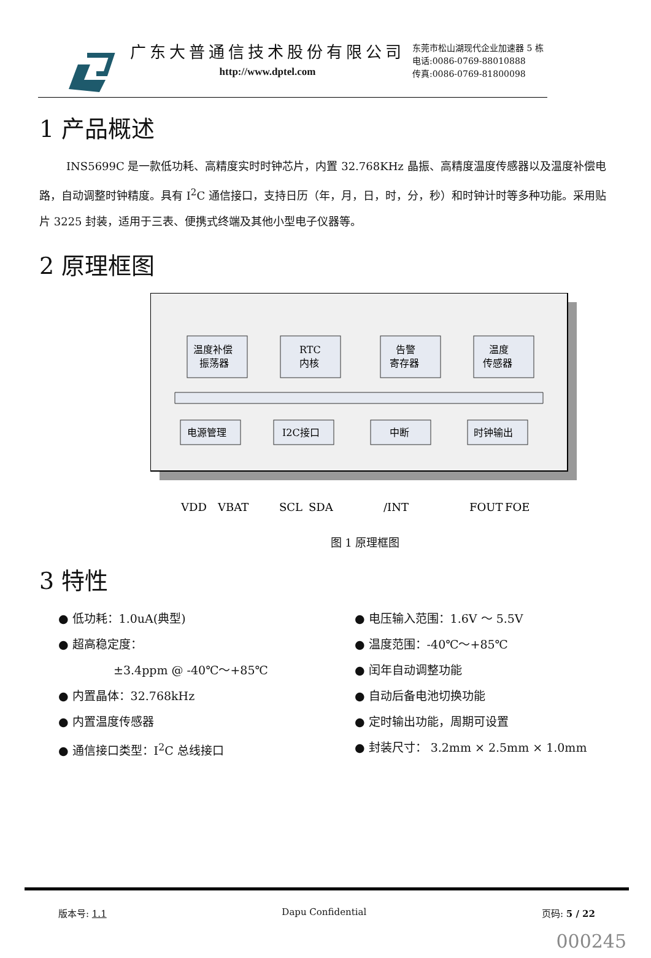广东大普通信技术股份有限公司
http://www.dptel.com
东莞市松山湖现代企业加速器 5 栋
电话:0086-0769-88010888
传真:0086-0769-81800098
1 产品概述
INS5699C 是一款低功耗、高精度实时时钟芯片，内置 32.768KHz 晶振、高精度温度传感器以及温度补偿电路，自动调整时钟精度。具有 I<sup>2</sup>C 通信接口，支持日历（年，月，日，时，分，秒）和时钟计时等多种功能。采用贴片 3225 封装，适用于三表、便携式终端及其他小型电子仪器等。
2 原理框图
温度补偿
振荡器
RTC
内核
告警
寄存器
温度
传感器
电源管理
I2C接口
中断
时钟输出
VDD
VBAT
SCL
SDA
/INT
FOUT
FOE
图 1 原理框图
3 特性
● 低功耗：1.0uA(典型)
● 超高稳定度：
±3.4ppm @ -40℃～+85℃
● 内置晶体：32.768kHz
● 内置温度传感器
● 通信接口类型：I<sup>2</sup>C 总线接口
● 电压输入范围：1.6V ～ 5.5V
● 温度范围：-40℃～+85℃
● 闰年自动调整功能
● 自动后备电池切换功能
● 定时输出功能，周期可设置
● 封装尺寸： 3.2mm × 2.5mm × 1.0mm
版本号: 1.1 Dapu Confidential 页码: 5 / 22
000245